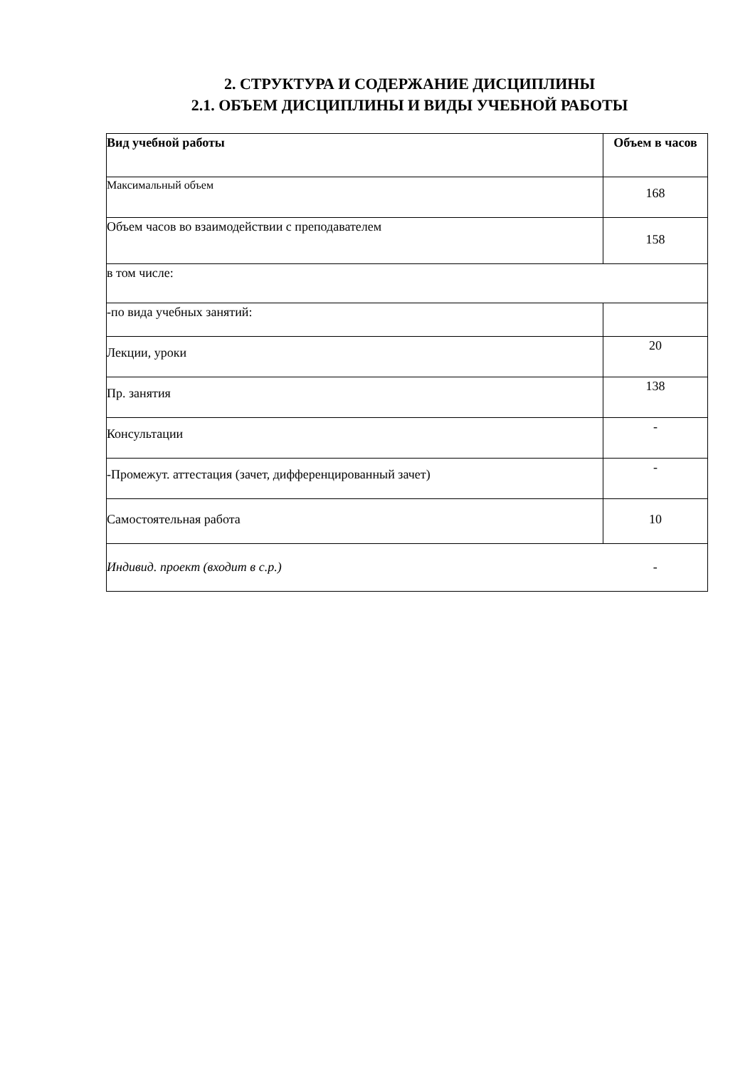2. СТРУКТУРА И СОДЕРЖАНИЕ ДИСЦИПЛИНЫ
2.1. ОБЪЕМ ДИСЦИПЛИНЫ И ВИДЫ УЧЕБНОЙ РАБОТЫ
| Вид учебной работы | Объем в часов |
| Максимальный объем | 168 |
| Объем часов во взаимодействии с преподавателем | 158 |
| в том числе: | |
| -по вида учебных занятий: | |
| Лекции, уроки | 20 |
| Пр. занятия | 138 |
| Консультации | - |
| -Промежут. аттестация (зачет, дифференцированный зачет) | - |
| Самостоятельная работа | 10 |
| Индивид. проект (входит в с.р.) | - |